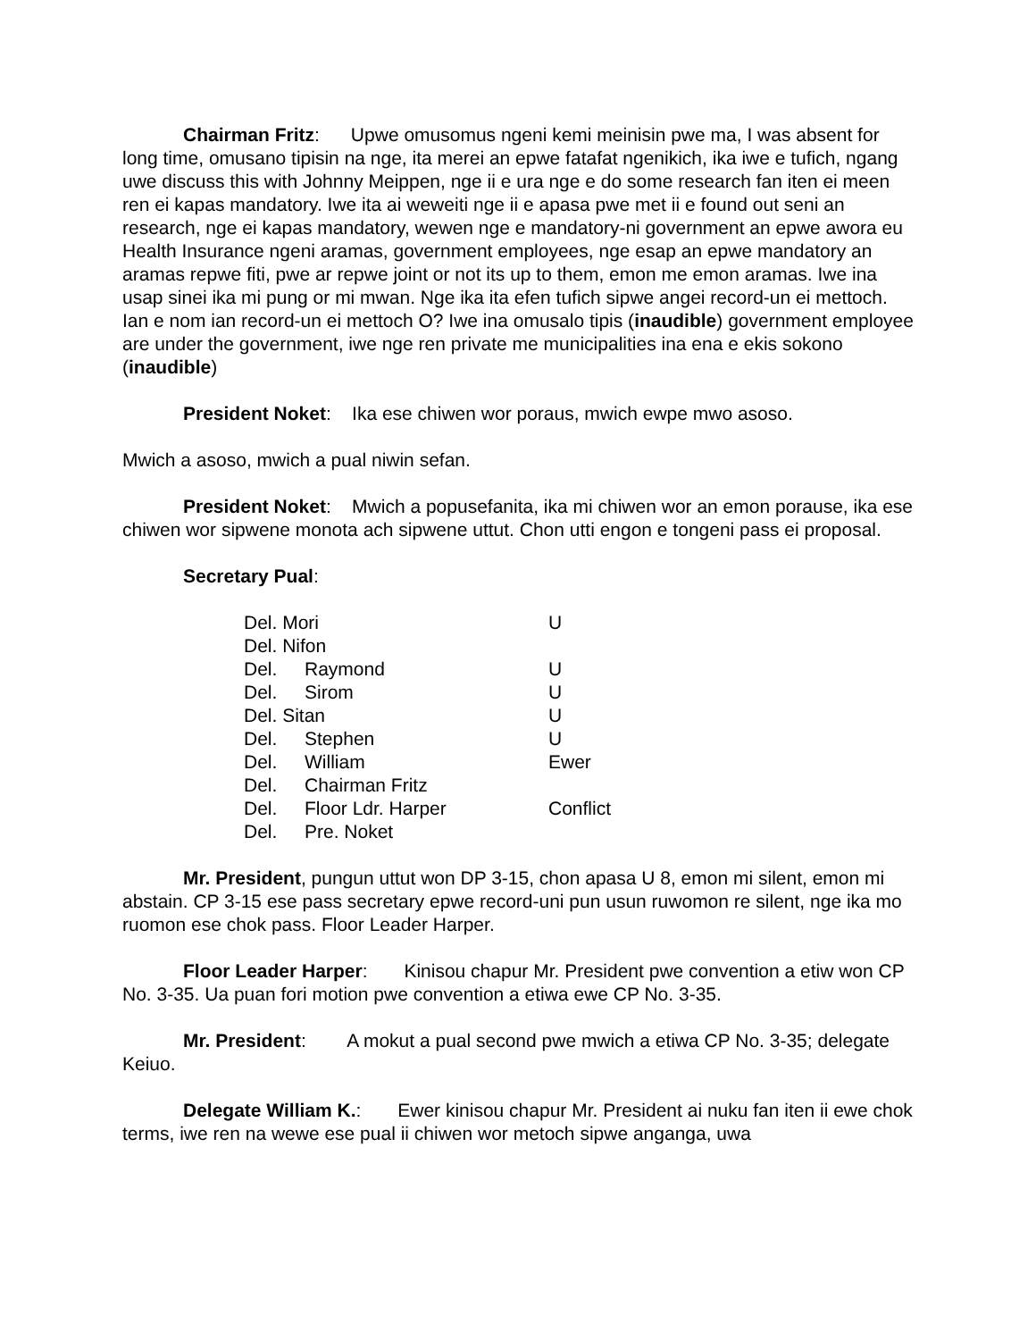Chairman Fritz: Upwe omusomus ngeni kemi meinisin pwe ma, I was absent for long time, omusano tipisin na nge, ita merei an epwe fatafat ngenikich, ika iwe e tufich, ngang uwe discuss this with Johnny Meippen, nge ii e ura nge e do some research fan iten ei meen ren ei kapas mandatory. Iwe ita ai weweiti nge ii e apasa pwe met ii e found out seni an research, nge ei kapas mandatory, wewen nge e mandatory-ni government an epwe awora eu Health Insurance ngeni aramas, government employees, nge esap an epwe mandatory an aramas repwe fiti, pwe ar repwe joint or not its up to them, emon me emon aramas. Iwe ina usap sinei ika mi pung or mi mwan. Nge ika ita efen tufich sipwe angei record-un ei mettoch. Ian e nom ian record-un ei mettoch O? Iwe ina omusalo tipis (inaudible) government employee are under the government, iwe nge ren private me municipalities ina ena e ekis sokono (inaudible)
President Noket: Ika ese chiwen wor poraus, mwich ewpe mwo asoso.
Mwich a asoso, mwich a pual niwin sefan.
President Noket: Mwich a popusefanita, ika mi chiwen wor an emon porause, ika ese chiwen wor sipwene monota ach sipwene uttut. Chon utti engon e tongeni pass ei proposal.
Secretary Pual:
| Del. Mori | | U |
| Del. Nifon | | |
| Del. | Raymond | U |
| Del. | Sirom | U |
| Del. Sitan | | U |
| Del. | Stephen | U |
| Del. | William | Ewer |
| Del. | Chairman Fritz | |
| Del. | Floor Ldr. Harper | Conflict |
| Del. | Pre. Noket | |
Mr. President, pungun uttut won DP 3-15, chon apasa U 8, emon mi silent, emon mi abstain. CP 3-15 ese pass secretary epwe record-uni pun usun ruwomon re silent, nge ika mo ruomon ese chok pass. Floor Leader Harper.
Floor Leader Harper: Kinisou chapur Mr. President pwe convention a etiw won CP No. 3-35. Ua puan fori motion pwe convention a etiwa ewe CP No. 3-35.
Mr. President: A mokut a pual second pwe mwich a etiwa CP No. 3-35; delegate Keiuo.
Delegate William K.: Ewer kinisou chapur Mr. President ai nuku fan iten ii ewe chok terms, iwe ren na wewe ese pual ii chiwen wor metoch sipwe anganga, uwa